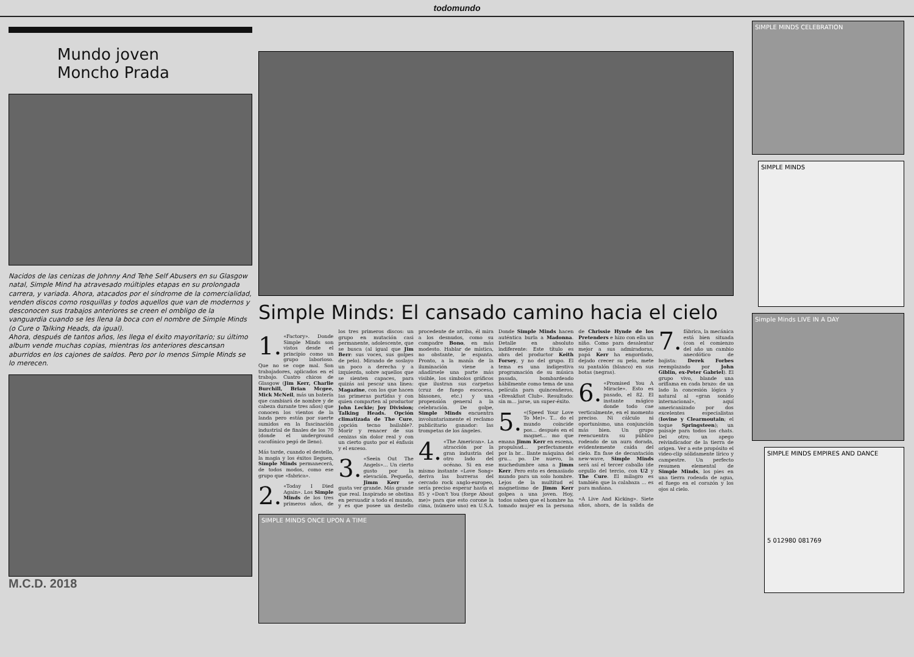todomundo
Mundo joven
Moncho Prada
Nacidos de las cenizas de Johnny And Tehe Self Abusers en su Glasgow natal, Simple Mind ha atravesado múltiples etapas en su prolongada carrera, y variada. Ahora, atacados por el síndrome de la comercialidad, venden discos como rosquillas y todos aquellos que van de modernos y desconocen sus trabajos anteriores se creen el ombligo de la vanguardia cuando se les llena la boca con el nombre de Simple Minds (o Cure o Talking Heads, da igual).
Ahora, después de tantos años, les llega el éxito mayoritario; su último album vende muchas copias, mientras los anteriores descansan aburridos en los cajones de saldos. Pero por lo menos Simple Minds se lo merecen.
M.C.D. 2018
Simple Minds: El cansado camino hacia el cielo
1. «Factory». Donde Simple Minds son vistos desde el principio como un grupo laborioso. Que no se coge mal. Son trabajadores, aplicados en el trabajo. Cuatro chicos de Glasgow (Jim Kerr, Charlie Burchill, Brian Mcgee, Mick McNeil, más un batería que cambiará de nombre y de cabeza durante tres años) que conocen los vientos de la landa pero están por suerte sumidos en la fascinación industrial de finales de los 70 (donde el underground cacofónico pegó de lleno).
Más tarde, cuando el destello, la magia y los éxitos lleguen, Simple Minds permanecerá, de todos modos, como ese grupo que «fabrica».
2. «Today I Died Again». Los Simple Minds de los tres primeros años, de los tres primeros discos: un grupo en mutación casi permanente, adolescente, que se busca (al igual que Jim Berr: sus voces, sus golpes de pelo). Mirando de soslayo un poco a derecha y a izquierda, sobre aquellos que se sienten capaces, para quizás asi pescar una linea: Magazine, con los que hacen las primeras partidas y con quien comparten al productor John Leckie; Joy Division; Talking Heads. Opción climatizada de The Cure, ¿opción tecno bailable?. Morir y renacer de sus cenizas sin dolor real y con un cierto gusto por el énfasis y el exceso.
3. «Seein Out The Angels»... Un cierto gusto por la elevación. Pequeño, Jimm Kerr se gusta ver grande. Más grande que real. Inspirado se obstina en persuadir a todo el mundo, y es que posee un destello procedente de arriba, él mira a los desnudos, como su compadre Bono, en más modesto. Hablar de mística, no obstante, le espanta. Pronto, a la manía de la iluminación viene a añadírsele una parte más visible, los simbolos gráficos que ilustran sus carpetas (cruz de fuego escocesa, blasones, etc.) y una propensión general a la celebración. De golpe, Simple Minds encuentra involuntariamente el reclamo publicitario ganador: las trompetas de los ángeles.
4. «The American». La atracción por la gran industria del otro lado del océano. Si en ese mismo instante «Love Song» deriva las barreras del cercado rock anglo-europeo, sería preciso esperar hasta el 85 y «Don't You (forge About me)» para que esto corone la cima, (número uno) en U.S.A. Donde Simple Minds hacen auténtica burla a Madonna. Detalle en absoluto indiferente: Este título es obra del productor Keith Forsey, y no del grupo. El tema es una indigestiva programación de su música pasada, bombardeado hábilmente como tema de una película para quinceañeros, «Breakfast Club». Resultado: sin m... jarse, un super-éxito.
5. «(Speed Your Love To Me)». T... do el mundo coincide pos... después en el magnet... mo que emana Jimm Kerr en escena, propulsad... perfectamente por la br... llante máquina del gru... po. De nuevo, la muchedumbre ama a Jimm Kerr. Pero esto es demasiado mundo para un solo hombre. Lejos de la multitud el magnetismo de Jimm Kerr golpea a una joven. Hoy, todos saben que el hombre ha tomado mujer en la persona de Chrissie Hynde de los Pretenders e hizo con ella un niño. Como para desalentar mejor a sus admiradoras, papá Kerr ha engordado, dejado crecer su pelo, mete su pantalón (blanco) en sus botas (negras).
6. «Promised You A Miracle». Esto es pasado, el 82. El instante mágico donde todo cae verticalmente, en el momento preciso. Ni cálculo ni oportunismo, una conjunción más bien. Un grupo reencuentra su público rodeado de un aura dorada, evidentemente caída del cielo. En fase de decantación new-wave, Simple Minds será así el tercer caballo (de orgullo del tercio, con U2 y The Cure. El milagro es también que la calabaza ... es para mañana.
7. «A Live And Kicking». Siete años, ahora, de la salida de fábrica, la mecánica está bien situada (con el comienzo del año un cambio anecdótico de bajista: Derek Forbes reemplazado por John Giblin, ex-Peter Gabriel). El grupo vivo, blande una oriflama en cada brazo: de un lado la concesión lógica y natural al «gran sonido internacional», aquí americanizado por dos excelentes especialistas (Iovine y Clearmoutain; el toque Springsteen); un paisaje para todos los chats. Del otro; un apego reivindicador de la tierra de origen. Ver a este propósito el video-clip sólidamente lírico y campestre. Un perfecto resumen elemental de Simple Minds, los pies en una tierra rodeada de agua, el fuego en el corazón y los ojos al cielo.
SIMPLE MINDS ONCE UPON A TIME
SIMPLE MINDS CELEBRATION
SIMPLE MINDS
Simple Minds LIVE IN A DAY
SIMPLE MINDS EMPIRES AND DANCE
5 012980 081769